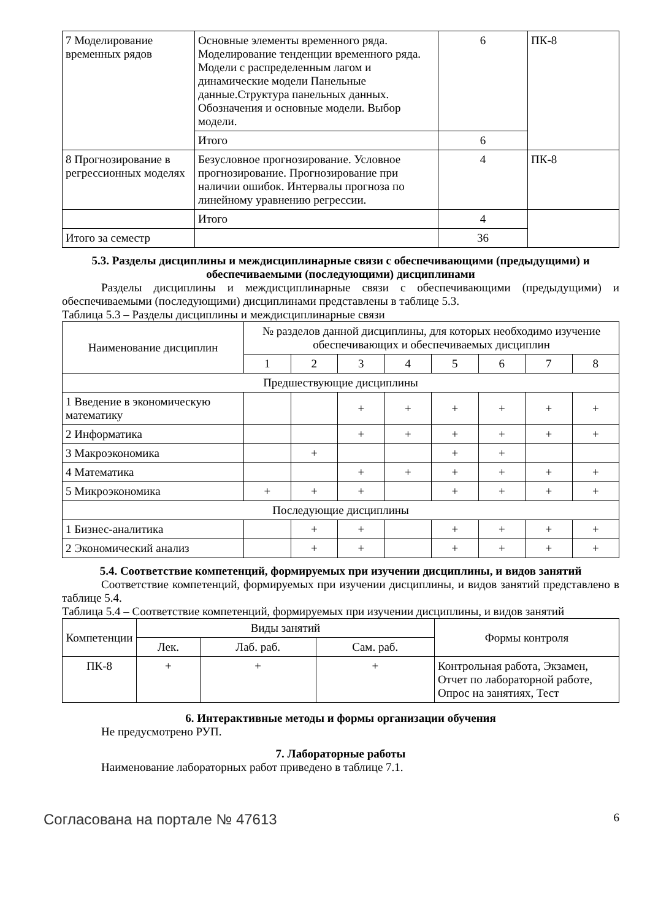| 7 Моделирование временных рядов | Основные элементы временного ряда. Моделирование тенденции временного ряда. Модели с распределенным лагом и динамические модели Панельные данные.Структура панельных данных. Обозначения и основные модели. Выбор модели. | 6 | ПК-8 |
| | Итого | 6 | |
| 8 Прогнозирование в регрессионных моделях | Безусловное прогнозирование. Условное прогнозирование. Прогнозирование при наличии ошибок. Интервалы прогноза по линейному уравнению регрессии. | 4 | ПК-8 |
| | Итого | 4 | |
| Итого за семестр | | 36 | |
5.3. Разделы дисциплины и междисциплинарные связи с обеспечивающими (предыдущими) и обеспечиваемыми (последующими) дисциплинами
Разделы дисциплины и междисциплинарные связи с обеспечивающими (предыдущими) и обеспечиваемыми (последующими) дисциплинами представлены в таблице 5.3.
Таблица 5.3 – Разделы дисциплины и междисциплинарные связи
| Наименование дисциплин | № разделов данной дисциплины, для которых необходимо изучение обеспечивающих и обеспечиваемых дисциплин | | | | | | | |
| --- | --- | --- | --- | --- | --- | --- | --- | --- |
| | 1 | 2 | 3 | 4 | 5 | 6 | 7 | 8 |
| Предшествующие дисциплины | | | | | | | | |
| 1 Введение в экономическую математику | | | + | + | + | + | + | + |
| 2 Информатика | | | + | + | + | + | + | + |
| 3 Макроэкономика | | + | | | + | + | | |
| 4 Математика | | | + | + | + | + | + | + |
| 5 Микроэкономика | + | + | + | | + | + | + | + |
| Последующие дисциплины | | | | | | | | |
| 1 Бизнес-аналитика | | + | + | | + | + | + | + |
| 2 Экономический анализ | | + | + | | + | + | + | + |
5.4. Соответствие компетенций, формируемых при изучении дисциплины, и видов занятий
Соответствие компетенций, формируемых при изучении дисциплины, и видов занятий представлено в таблице 5.4.
Таблица 5.4 – Соответствие компетенций, формируемых при изучении дисциплины, и видов занятий
| Компетенции | Виды занятий | | | Формы контроля |
| --- | --- | --- | --- | --- |
| | Лек. | Лаб. раб. | Сам. раб. | |
| ПК-8 | + | + | + | Контрольная работа, Экзамен, Отчет по лабораторной работе, Опрос на занятиях, Тест |
6. Интерактивные методы и формы организации обучения
Не предусмотрено РУП.
7. Лабораторные работы
Наименование лабораторных работ приведено в таблице 7.1.
Согласована на портале № 47613 6